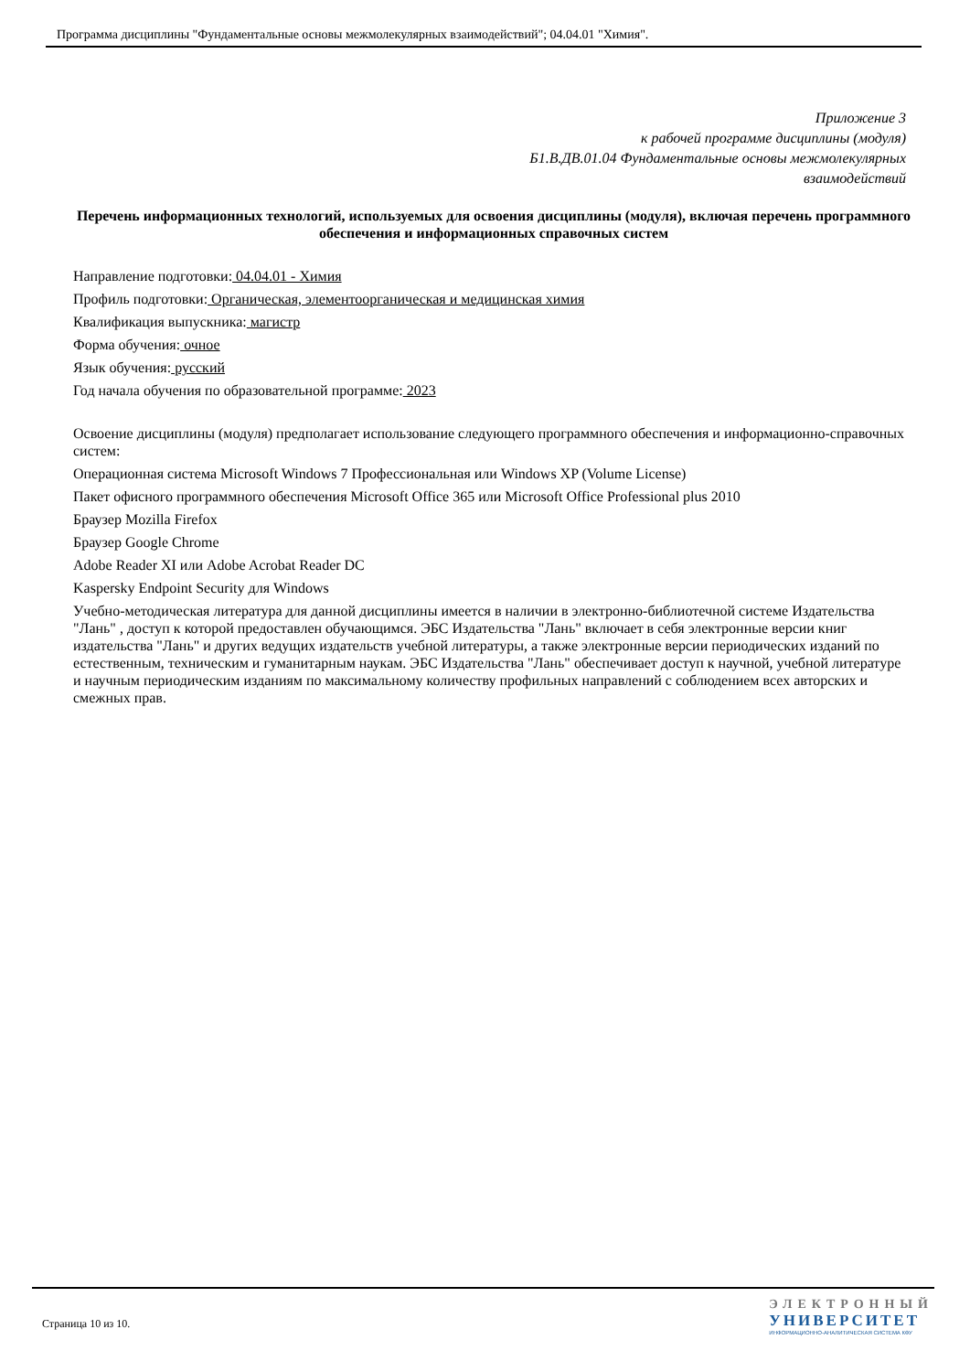Программа дисциплины "Фундаментальные основы межмолекулярных взаимодействий"; 04.04.01 "Химия".
Приложение 3
к рабочей программе дисциплины (модуля)
Б1.В.ДВ.01.04 Фундаментальные основы межмолекулярных
взаимодействий
Перечень информационных технологий, используемых для освоения дисциплины (модуля), включая перечень программного обеспечения и информационных справочных систем
Направление подготовки: 04.04.01 - Химия
Профиль подготовки: Органическая, элементоорганическая и медицинская химия
Квалификация выпускника: магистр
Форма обучения: очное
Язык обучения: русский
Год начала обучения по образовательной программе: 2023
Освоение дисциплины (модуля) предполагает использование следующего программного обеспечения и информационно-справочных систем:
Операционная система Microsoft Windows 7 Профессиональная или Windows XP (Volume License)
Пакет офисного программного обеспечения Microsoft Office 365 или Microsoft Office Professional plus 2010
Браузер Mozilla Firefox
Браузер Google Chrome
Adobe Reader XI или Adobe Acrobat Reader DC
Kaspersky Endpoint Security для Windows
Учебно-методическая литература для данной дисциплины имеется в наличии в электронно-библиотечной системе Издательства "Лань" , доступ к которой предоставлен обучающимся. ЭБС Издательства "Лань" включает в себя электронные версии книг издательства "Лань" и других ведущих издательств учебной литературы, а также электронные версии периодических изданий по естественным, техническим и гуманитарным наукам. ЭБС Издательства "Лань" обеспечивает доступ к научной, учебной литературе и научным периодическим изданиям по максимальному количеству профильных направлений с соблюдением всех авторских и смежных прав.
Страница 10 из 10.
ЭЛЕКТРОННЫЙ
УНИВЕРСИТЕТ
ИНФОРМАЦИОННО-АНАЛИТИЧЕСКАЯ СИСТЕМА КФУ